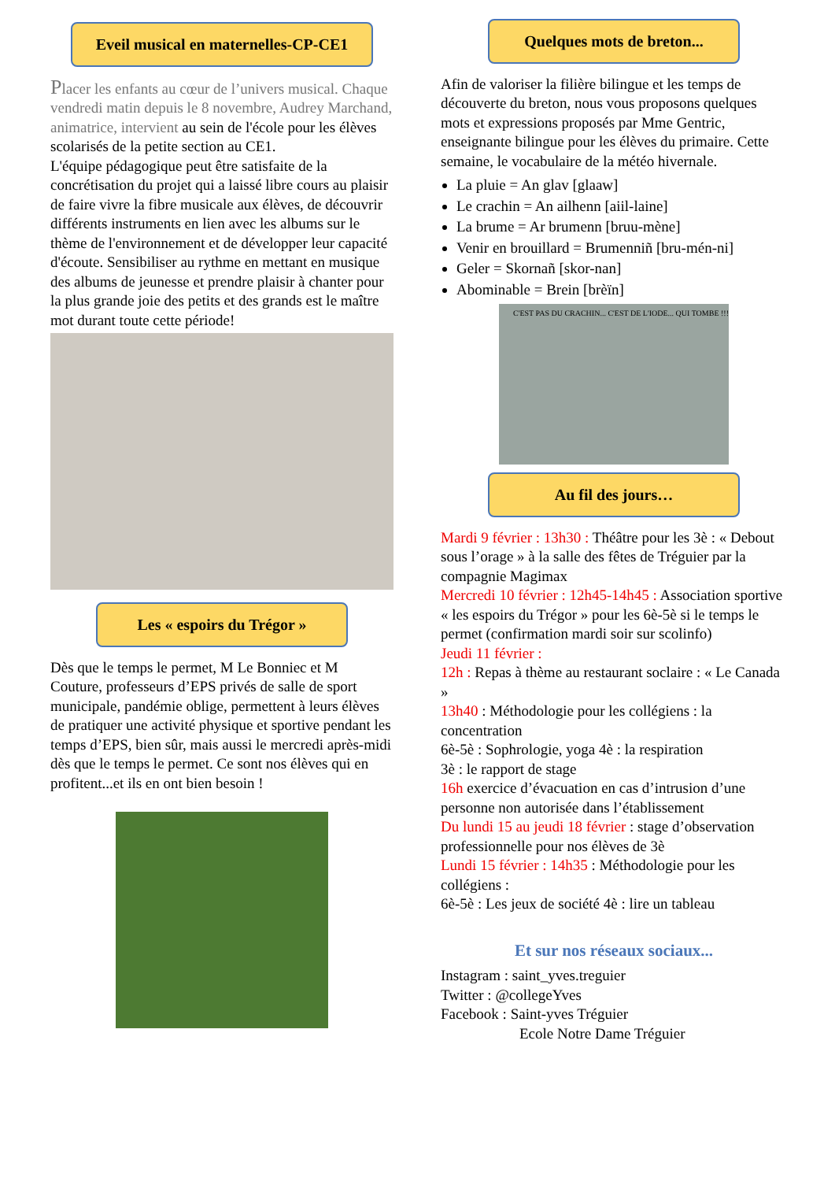Eveil musical en maternelles-CP-CE1
Placer les enfants au cœur de l’univers musical. Chaque vendredi matin depuis le 8 novembre, Audrey Marchand, animatrice, intervient au sein de l'école pour les élèves scolarisés de la petite section au CE1.
L'équipe pédagogique peut être satisfaite de la concrétisation du projet qui a laissé libre cours au plaisir de faire vivre la fibre musicale aux élèves, de découvrir différents instruments en lien avec les albums sur le thème de l'environnement et de développer leur capacité d'écoute. Sensibiliser au rythme en mettant en musique des albums de jeunesse et prendre plaisir à chanter pour la plus grande joie des petits et des grands est le maître mot durant toute cette période!
Les « espoirs du Trégor »
Dès que le temps le permet, M Le Bonniec et M Couture, professeurs d’EPS privés de salle de sport municipale, pandémie oblige, permettent à leurs élèves de pratiquer une activité physique et sportive pendant les temps d’EPS, bien sûr, mais aussi le mercredi après-midi dès que le temps le permet. Ce sont nos élèves qui en profitent...et ils en ont bien besoin !
Quelques mots de breton...
Afin de valoriser la filière bilingue et les temps de découverte du breton, nous vous proposons quelques mots et expressions proposés par Mme Gentric, enseignante bilingue pour les élèves du primaire. Cette semaine, le vocabulaire de la météo hivernale.
La pluie = An glav [glaaw]
Le crachin = An ailhenn [aiil-laine]
La brume = Ar brumenn [bruu-mène]
Venir en brouillard = Brumenniñ [bru-mén-ni]
Geler = Skornañ [skor-nan]
Abominable = Brein [brèïn]
C'EST PAS DU CRACHIN... C'EST DE L'IODE... QUI TOMBE !!!
Au fil des jours…
Mardi 9 février : 13h30 : Théâtre pour les 3è : « Debout sous l’orage » à la salle des fêtes de Tréguier par la compagnie Magimax
Mercredi 10 février : 12h45-14h45 : Association sportive « les espoirs du Trégor » pour les 6è-5è si le temps le permet (confirmation mardi soir sur scolinfo)
Jeudi 11 février :
12h : Repas à thème au restaurant soclaire : « Le Canada »
13h40 : Méthodologie pour les collégiens : la concentration
6è-5è : Sophrologie, yoga 4è : la respiration
3è : le rapport de stage
16h exercice d’évacuation en cas d’intrusion d’une personne non autorisée dans l’établissement
Du lundi 15 au jeudi 18 février : stage d’observation professionnelle pour nos élèves de 3è
Lundi 15 février : 14h35 : Méthodologie pour les collégiens :
6è-5è : Les jeux de société 4è : lire un tableau
Et sur nos réseaux sociaux...
Instagram : saint_yves.treguier
Twitter : @collegeYves
Facebook : Saint-yves Tréguier
Ecole Notre Dame Tréguier